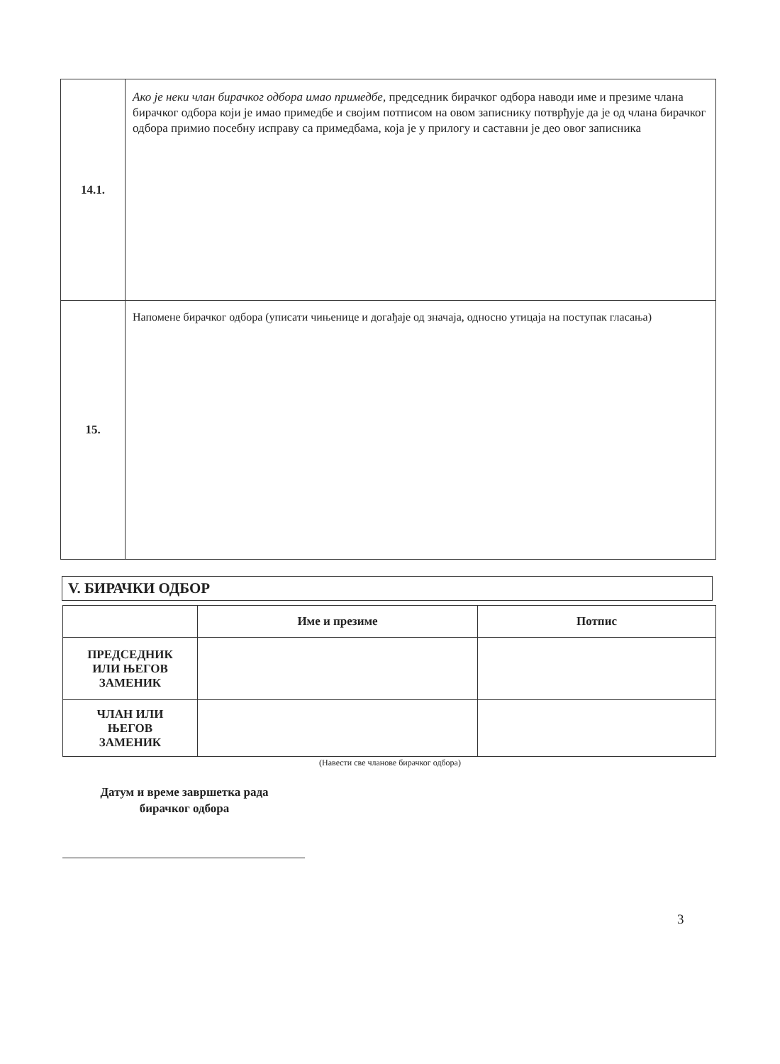| 14.1. | Ако је неки члан бирачког одбора имао примедбе, председник бирачког одбора наводи име и презиме члана бирачког одбора који је имао примедбе и својим потписом на овом записнику потврђује да је од члана бирачког одбора примио посебну исправу са примедбама, која је у прилогу и саставни је део овог записника |
| 15. | Напомене бирачког одбора (уписати чињенице и догађаје од значаја, односно утицаја на поступак гласања) |
V. БИРАЧКИ ОДБОР
| | Име и презиме | Потпис |
| --- | --- | --- |
| ПРЕДСЕДНИК ИЛИ ЊЕГОВ ЗАМЕНИК | | |
| ЧЛАН ИЛИ ЊЕГОВ ЗАМЕНИК | | |
(Навести све чланове бирачког одбора)
Датум и време завршетка рада
бирачког одбора
3